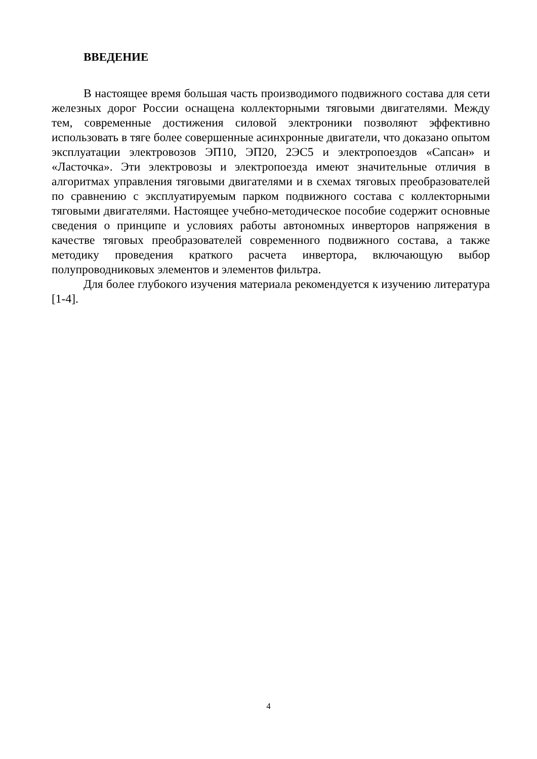ВВЕДЕНИЕ
В настоящее время большая часть производимого подвижного состава для сети железных дорог России оснащена коллекторными тяговыми двигателями. Между тем, современные достижения силовой электроники позволяют эффективно использовать в тяге более совершенные асинхронные двигатели, что доказано опытом эксплуатации электровозов ЭП10, ЭП20, 2ЭС5 и электропоездов «Сапсан» и «Ласточка». Эти электровозы и электропоезда имеют значительные отличия в алгоритмах управления тяговыми двигателями и в схемах тяговых преобразователей по сравнению с эксплуатируемым парком подвижного состава с коллекторными тяговыми двигателями. Настоящее учебно-методическое пособие содержит основные сведения о принципе и условиях работы автономных инверторов напряжения в качестве тяговых преобразователей современного подвижного состава, а также методику проведения краткого расчета инвертора, включающую выбор полупроводниковых элементов и элементов фильтра.
Для более глубокого изучения материала рекомендуется к изучению литература [1-4].
4